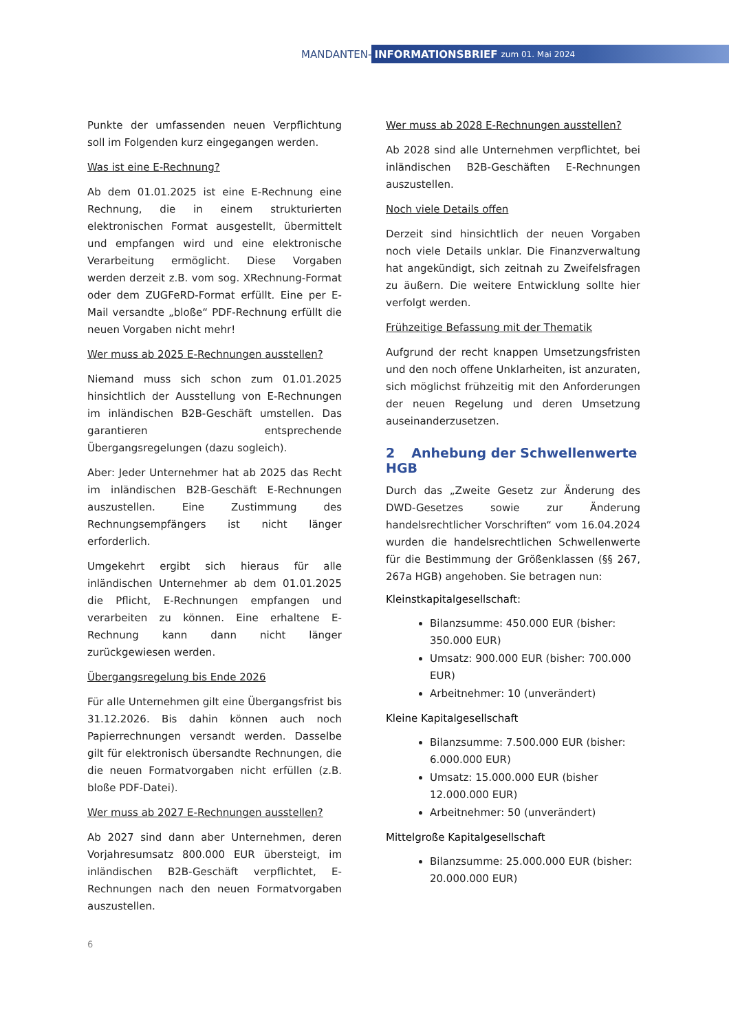MANDANTEN-
INFORMATIONSBRIEF zum 01. Mai 2024
Punkte der umfassenden neuen Verpflichtung soll im Folgenden kurz eingegangen werden.
Was ist eine E-Rechnung?
Ab dem 01.01.2025 ist eine E-Rechnung eine Rechnung, die in einem strukturierten elektronischen Format ausgestellt, übermittelt und empfangen wird und eine elektronische Verarbeitung ermöglicht. Diese Vorgaben werden derzeit z.B. vom sog. XRechnung-Format oder dem ZUGFeRD-Format erfüllt. Eine per E-Mail versandte „bloße“ PDF-Rechnung erfüllt die neuen Vorgaben nicht mehr!
Wer muss ab 2025 E-Rechnungen ausstellen?
Niemand muss sich schon zum 01.01.2025 hinsichtlich der Ausstellung von E-Rechnungen im inländischen B2B-Geschäft umstellen. Das garantieren entsprechende Übergangsregelungen (dazu sogleich).
Aber: Jeder Unternehmer hat ab 2025 das Recht im inländischen B2B-Geschäft E-Rechnungen auszustellen. Eine Zustimmung des Rechnungsempfängers ist nicht länger erforderlich.
Umgekehrt ergibt sich hieraus für alle inländischen Unternehmer ab dem 01.01.2025 die Pflicht, E-Rechnungen empfangen und verarbeiten zu können. Eine erhaltene E-Rechnung kann dann nicht länger zurückgewiesen werden.
Übergangsregelung bis Ende 2026
Für alle Unternehmen gilt eine Übergangsfrist bis 31.12.2026. Bis dahin können auch noch Papierrechnungen versandt werden. Dasselbe gilt für elektronisch übersandte Rechnungen, die die neuen Formatvorgaben nicht erfüllen (z.B. bloße PDF-Datei).
Wer muss ab 2027 E-Rechnungen ausstellen?
Ab 2027 sind dann aber Unternehmen, deren Vorjahresumsatz 800.000 EUR übersteigt, im inländischen B2B-Geschäft verpflichtet, E-Rechnungen nach den neuen Formatvorgaben auszustellen.
Wer muss ab 2028 E-Rechnungen ausstellen?
Ab 2028 sind alle Unternehmen verpflichtet, bei inländischen B2B-Geschäften E-Rechnungen auszustellen.
Noch viele Details offen
Derzeit sind hinsichtlich der neuen Vorgaben noch viele Details unklar. Die Finanzverwaltung hat angekündigt, sich zeitnah zu Zweifelsfragen zu äußern. Die weitere Entwicklung sollte hier verfolgt werden.
Frühzeitige Befassung mit der Thematik
Aufgrund der recht knappen Umsetzungsfristen und den noch offene Unklarheiten, ist anzuraten, sich möglichst frühzeitig mit den Anforderungen der neuen Regelung und deren Umsetzung auseinanderzusetzen.
2 Anhebung der Schwellenwerte HGB
Durch das „Zweite Gesetz zur Änderung des DWD-Gesetzes sowie zur Änderung handelsrechtlicher Vorschriften“ vom 16.04.2024 wurden die handelsrechtlichen Schwellenwerte für die Bestimmung der Größenklassen (§§ 267, 267a HGB) angehoben. Sie betragen nun:
Kleinstkapitalgesellschaft:
Bilanzsumme: 450.000 EUR (bisher: 350.000 EUR)
Umsatz: 900.000 EUR (bisher: 700.000 EUR)
Arbeitnehmer: 10 (unverändert)
Kleine Kapitalgesellschaft
Bilanzsumme: 7.500.000 EUR (bisher: 6.000.000 EUR)
Umsatz: 15.000.000 EUR (bisher 12.000.000 EUR)
Arbeitnehmer: 50 (unverändert)
Mittelgroße Kapitalgesellschaft
Bilanzsumme: 25.000.000 EUR (bisher: 20.000.000 EUR)
6